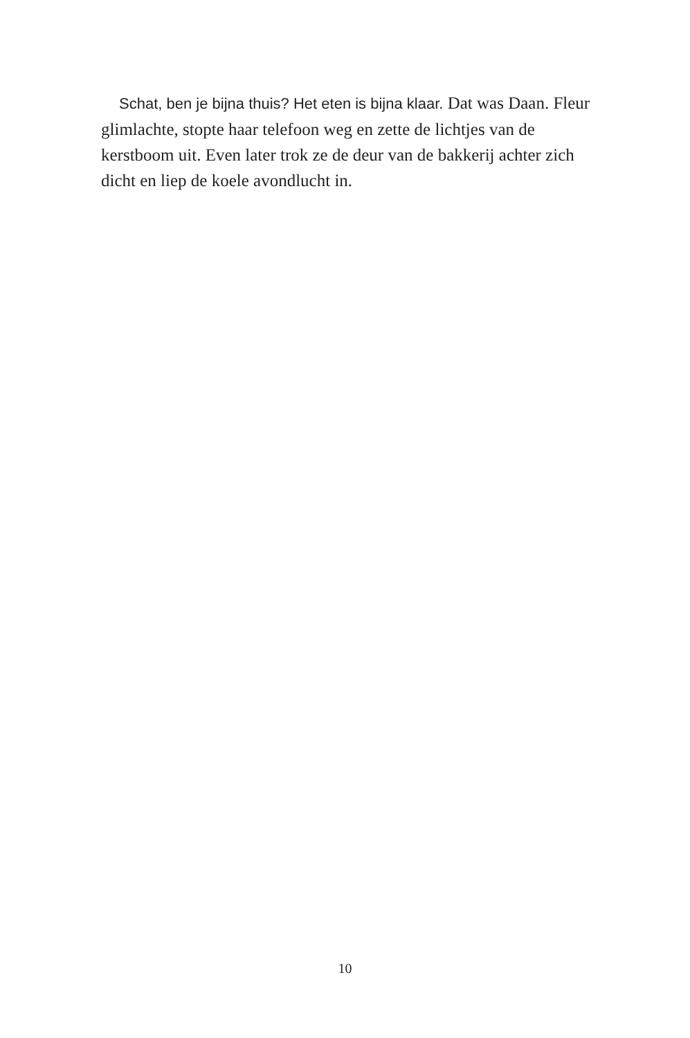Schat, ben je bijna thuis? Het eten is bijna klaar. Dat was Daan. Fleur glimlachte, stopte haar telefoon weg en zette de lichtjes van de kerstboom uit. Even later trok ze de deur van de bakkerij achter zich dicht en liep de koele avondlucht in.
10